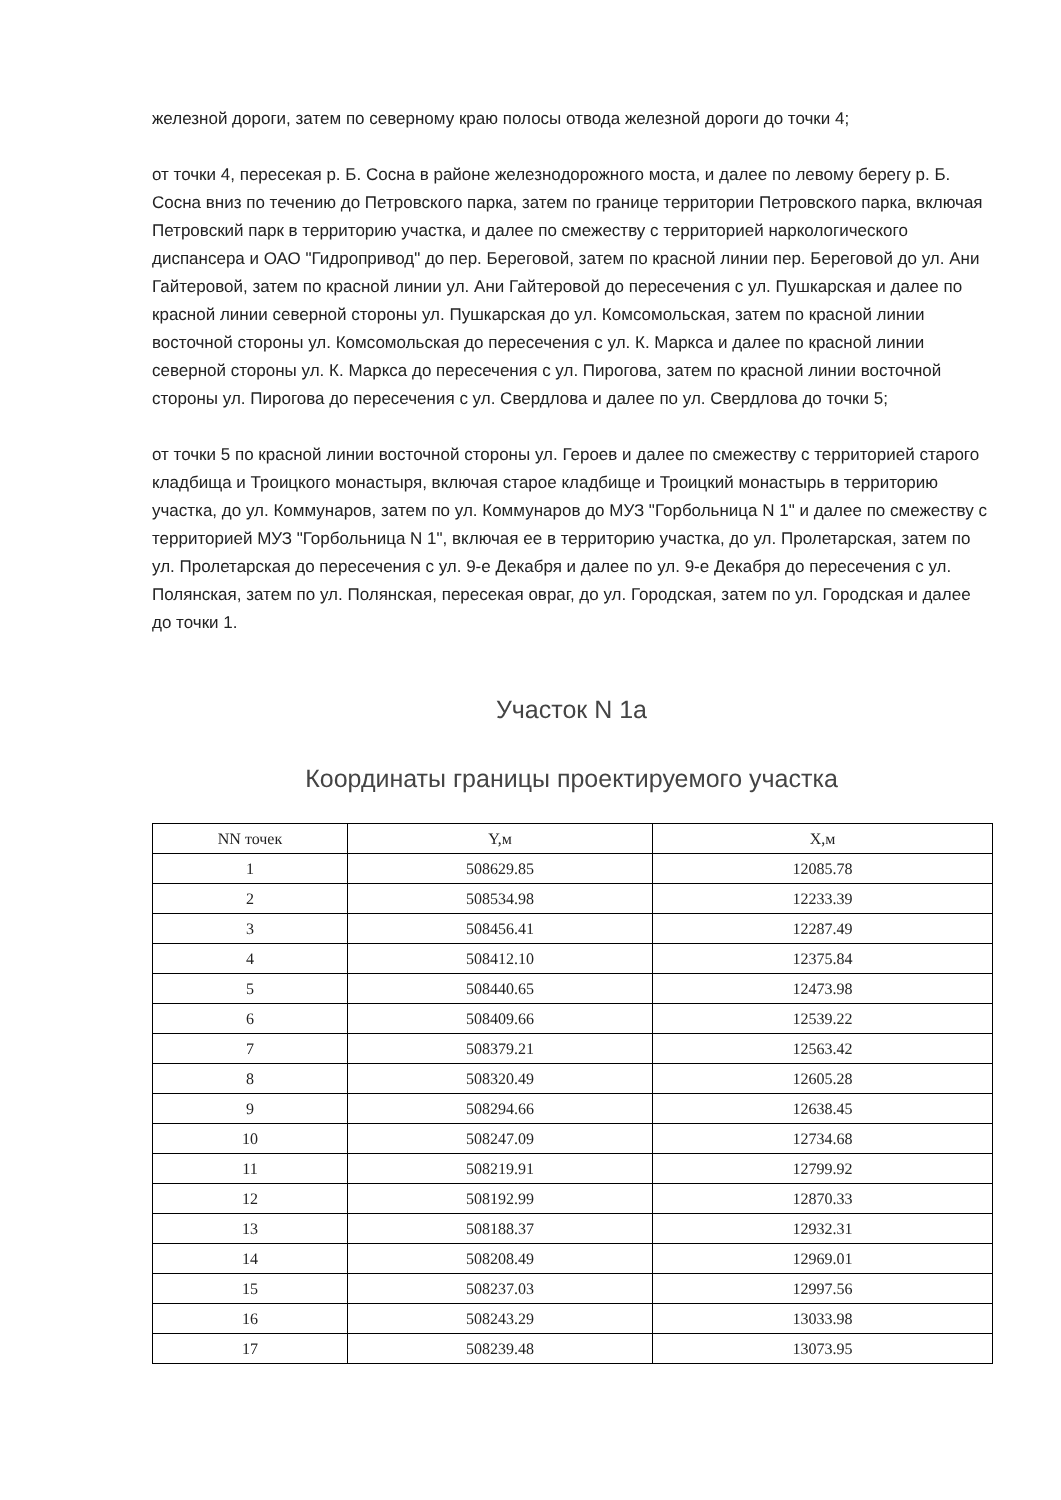железной дороги, затем по северному краю полосы отвода железной дороги до точки 4;
от точки 4, пересекая р. Б. Сосна в районе железнодорожного моста, и далее по левому берегу р. Б. Сосна вниз по течению до Петровского парка, затем по границе территории Петровского парка, включая Петровский парк в территорию участка, и далее по смежеству с территорией наркологического диспансера и ОАО "Гидропривод" до пер. Береговой, затем по красной линии пер. Береговой до ул. Ани Гайтеровой, затем по красной линии ул. Ани Гайтеровой до пересечения с ул. Пушкарская и далее по красной линии северной стороны ул. Пушкарская до ул. Комсомольская, затем по красной линии восточной стороны ул. Комсомольская до пересечения с ул. К. Маркса и далее по красной линии северной стороны ул. К. Маркса до пересечения с ул. Пирогова, затем по красной линии восточной стороны ул. Пирогова до пересечения с ул. Свердлова и далее по ул. Свердлова до точки 5;
от точки 5 по красной линии восточной стороны ул. Героев и далее по смежеству с территорией старого кладбища и Троицкого монастыря, включая старое кладбище и Троицкий монастырь в территорию участка, до ул. Коммунаров, затем по ул. Коммунаров до МУЗ "Горбольница N 1" и далее по смежеству с территорией МУЗ "Горбольница N 1", включая ее в территорию участка, до ул. Пролетарская, затем по ул. Пролетарская до пересечения с ул. 9-е Декабря и далее по ул. 9-е Декабря до пересечения с ул. Полянская, затем по ул. Полянская, пересекая овраг, до ул. Городская, затем по ул. Городская и далее до точки 1.
Участок N 1а
Координаты границы проектируемого участка
| NN точек | Y,м | X,м |
| --- | --- | --- |
| 1 | 508629.85 | 12085.78 |
| 2 | 508534.98 | 12233.39 |
| 3 | 508456.41 | 12287.49 |
| 4 | 508412.10 | 12375.84 |
| 5 | 508440.65 | 12473.98 |
| 6 | 508409.66 | 12539.22 |
| 7 | 508379.21 | 12563.42 |
| 8 | 508320.49 | 12605.28 |
| 9 | 508294.66 | 12638.45 |
| 10 | 508247.09 | 12734.68 |
| 11 | 508219.91 | 12799.92 |
| 12 | 508192.99 | 12870.33 |
| 13 | 508188.37 | 12932.31 |
| 14 | 508208.49 | 12969.01 |
| 15 | 508237.03 | 12997.56 |
| 16 | 508243.29 | 13033.98 |
| 17 | 508239.48 | 13073.95 |